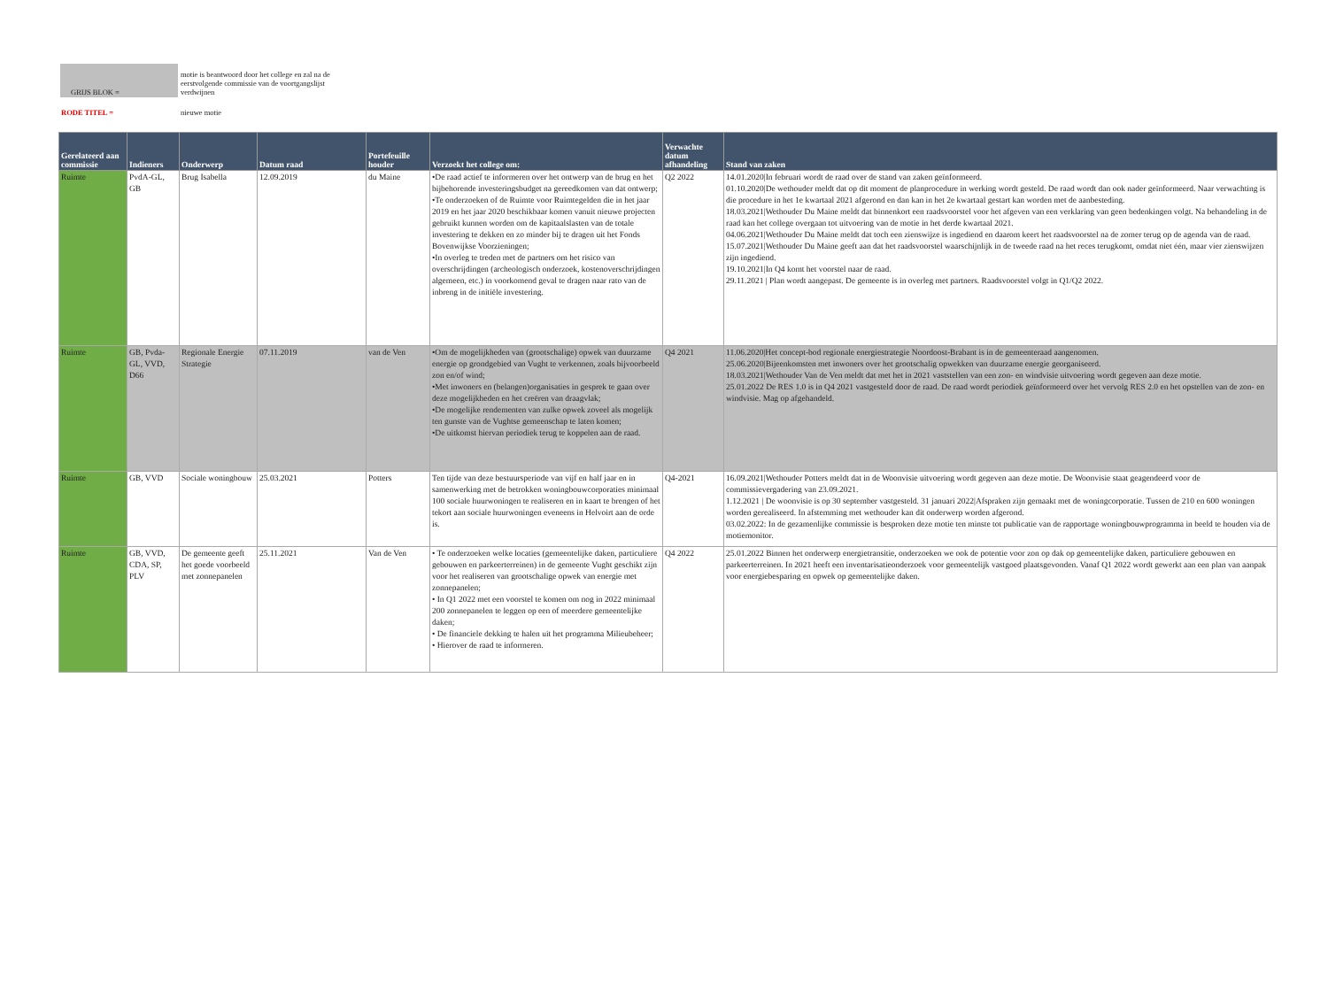| GRIJS BLOK = | motie is beantwoord door het college en zal na de eerstvolgende commissie van de voortgangslijst verdwijnen |
| RODE TITEL = | nieuwe motie |
| Gerelateerd aan commissie | Indieners | Onderwerp | Datum raad | Portefeuille houder | Verzoekt het college om: | Verwachte datum afhandeling | Stand van zaken |
| --- | --- | --- | --- | --- | --- | --- | --- |
| Ruimte | PvdA-GL, GB | Brug Isabella | 12.09.2019 | du Maine | •De raad actief te informeren over het ontwerp van de brug en het bijbehorende investeringsbudget na gereedkomen van dat ontwerp; •Te onderzoeken of de Ruimte voor Ruimtegelden die in het jaar 2019 en het jaar 2020 beschikbaar komen vanuit nieuwe projecten gebruikt kunnen worden om de kapitaalslasten van de totale investering te dekken en zo minder bij te dragen uit het Fonds Bovenwijkse Voorzieningen; •In overleg te treden met de partners om het risico van overschrijdingen (archeologisch onderzoek, kostenoverschrijdingen algemeen, etc.) in voorkomend geval te dragen naar rato van de inbreng in de initiële investering. | Q2 2022 | 14.01.2020/In februari wordt de raad over de stand van zaken geïnformeerd. 01.10.2020/De wethouder meldt dat op dit moment de planprocedure in werking wordt gesteld. De raad wordt dan ook nader geïnformeerd. Naar verwachting is die procedure in het 1e kwartaal 2021 afgerond en dan kan in het 2e kwartaal gestart kan worden met de aanbesteding. 18.03.2021/Wethouder Du Maine meldt dat binnenkort een raadsvoorstel voor het afgeven van een verklaring van geen bedenkingen volgt. Na behandeling in de raad kan het college overgaan tot uitvoering van de motie in het derde kwartaal 2021. 04.06.2021/Wethouder Du Maine meldt dat toch een zienswijze is ingediend en daarom keert het raadsvoorstel na de zomer terug op de agenda van de raad. 15.07.2021/Wethouder Du Maine geeft aan dat het raadsvoorstel waarschijnlijk in de tweede raad na het reces terugkomt, omdat niet één, maar vier zienswijzen zijn ingediend. 19.10.2021/In Q4 komt het voorstel naar de raad. 29.11.2021 / Plan wordt aangepast. De gemeente is in overleg met partners. Raadsvoorstel volgt in Q1/Q2 2022. |
| Ruimte | GB, Pvda-GL, VVD, D66 | Regionale Energie Strategie | 07.11.2019 | van de Ven | •Om de mogelijkheden van (grootschalige) opwek van duurzame energie op grondgebied van Vught te verkennen, zoals bijvoorbeeld zon en/of wind; •Met inwoners en (belangen)organisaties in gesprek te gaan over deze mogelijkheden en het creëren van draagvlak; •De mogelijke rendementen van zulke opwek zoveel als mogelijk ten gunste van de Vughtse gemeenschap te laten komen; •De uitkomst hiervan periodiek terug te koppelen aan de raad. | Q4 2021 | 11.06.2020/Het concept-bod regionale energiestrategie Noordoost-Brabant is in de gemeenteraad aangenomen. 25.06.2020/Bijeenkomsten met inwoners over het grootschalig opwekken van duurzame energie georganiseerd. 18.03.2021/Wethouder Van de Ven meldt dat met het in 2021 vaststellen van een zon- en windvisie uitvoering wordt gegeven aan deze motie. 25.01.2022 De RES 1.0 is in Q4 2021 vastgesteld door de raad. De raad wordt periodiek geïnformeerd over het vervolg RES 2.0 en het opstellen van de zon- en windvisie. Mag op afgehandeld. |
| Ruimte | GB, VVD | Sociale woningbouw | 25.03.2021 | Potters | Ten tijde van deze bestuursperiode van vijf en half jaar en in samenwerking met de betrokken woningbouwcorporaties minimaal 100 sociale huurwoningen te realiseren en in kaart te brengen of het tekort aan sociale huurwoningen eveneens in Helvoirt aan de orde is. | Q4-2021 | 16.09.2021/Wethouder Potters meldt dat in de Woonvisie uitvoering wordt gegeven aan deze motie. De Woonvisie staat geagendeerd voor de commissievergadering van 23.09.2021. 1.12.2021 / De woonvisie is op 30 september vastgesteld. 31 januari 2022/Afspraken zijn gemaakt met de woningcorporatie. Tussen de 210 en 600 woningen worden gerealiseerd. In afstemming met wethouder kan dit onderwerp worden afgerond. 03.02.2022: In de gezamenlijke commissie is besproken deze motie ten minste tot publicatie van de rapportage woningbouwprogramma in beeld te houden via de motiemonitor. |
| Ruimte | GB, VVD, CDA, SP, PLV | De gemeente geeft het goede voorbeeld met zonnepanelen | 25.11.2021 | Van de Ven | • Te onderzoeken welke locaties (gemeentelijke daken, particuliere gebouwen en parkeerterreinen) in de gemeente Vught geschikt zijn voor het realiseren van grootschalige opwek van energie met zonnepanelen; • In Q1 2022 met een voorstel te komen om nog in 2022 minimaal 200 zonnepanelen te leggen op een of meerdere gemeentelijke daken; • De financiele dekking te halen uit het programma Milieubeheer; • Hierover de raad te informeren. | Q4 2022 | 25.01.2022 Binnen het onderwerp energietransitie, onderzoeken we ook de potentie voor zon op dak op gemeentelijke daken, particuliere gebouwen en parkeerterreinen. In 2021 heeft een inventarisatieonderzoek voor gemeentelijk vastgoed plaatsgevonden. Vanaf Q1 2022 wordt gewerkt aan een plan van aanpak voor energiebesparing en opwek op gemeentelijke daken. |